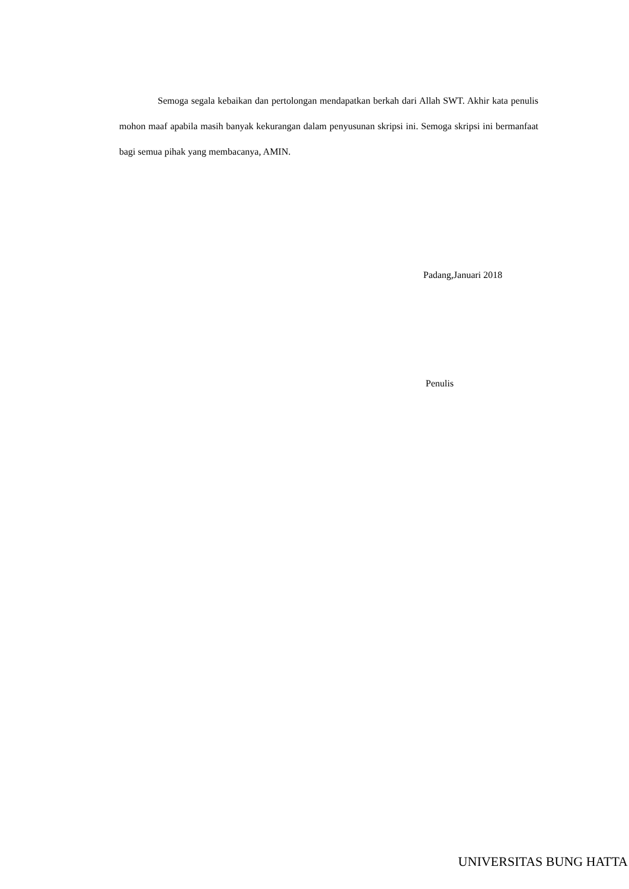Semoga segala kebaikan dan pertolongan mendapatkan berkah dari Allah SWT. Akhir kata penulis mohon maaf apabila masih banyak kekurangan dalam penyusunan skripsi ini. Semoga skripsi ini bermanfaat bagi semua pihak yang membacanya, AMIN.
Padang,Januari 2018
Penulis
UNIVERSITAS BUNG HATTA